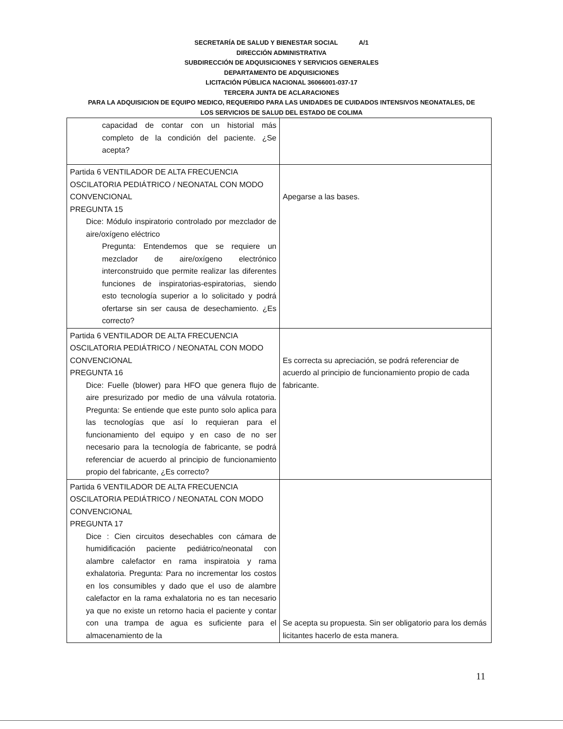SECRETARÍA DE SALUD Y BIENESTAR SOCIAL A/1
DIRECCIÓN ADMINISTRATIVA
SUBDIRECCIÓN DE ADQUISICIONES Y SERVICIOS GENERALES
DEPARTAMENTO DE ADQUISICIONES
LICITACIÓN PÚBLICA NACIONAL 36066001-037-17
TERCERA JUNTA DE ACLARACIONES
PARA LA ADQUISICION DE EQUIPO MEDICO, REQUERIDO PARA LAS UNIDADES DE CUIDADOS INTENSIVOS NEONATALES, DE
LOS SERVICIOS DE SALUD DEL ESTADO DE COLIMA
| capacidad de contar con un historial más completo de la condición del paciente. ¿Se acepta? | |
| Partida 6 VENTILADOR DE ALTA FRECUENCIA OSCILATORIA PEDIÁTRICO / NEONATAL CON MODO CONVENCIONAL PREGUNTA 15 Dice: Módulo inspiratorio controlado por mezclador de aire/oxígeno eléctrico Pregunta: Entendemos que se requiere un mezclador de aire/oxígeno electrónico interconstruido que permite realizar las diferentes funciones de inspiratorias-espiratorias, siendo esto tecnología superior a lo solicitado y podrá ofertarse sin ser causa de desechamiento. ¿Es correcto? | Apegarse a las bases. |
| Partida 6 VENTILADOR DE ALTA FRECUENCIA OSCILATORIA PEDIÁTRICO / NEONATAL CON MODO CONVENCIONAL PREGUNTA 16 Dice: Fuelle (blower) para HFO que genera flujo de aire presurizado por medio de una válvula rotatoria. Pregunta: Se entiende que este punto solo aplica para las tecnologías que así lo requieran para el funcionamiento del equipo y en caso de no ser necesario para la tecnología de fabricante, se podrá referenciar de acuerdo al principio de funcionamiento propio del fabricante, ¿Es correcto? | Es correcta su apreciación, se podrá referenciar de acuerdo al principio de funcionamiento propio de cada fabricante. |
| Partida 6 VENTILADOR DE ALTA FRECUENCIA OSCILATORIA PEDIÁTRICO / NEONATAL CON MODO CONVENCIONAL PREGUNTA 17 Dice : Cien circuitos desechables con cámara de humidificación paciente pediátrico/neonatal con alambre calefactor en rama inspiratoia y rama exhalatoria. Pregunta: Para no incrementar los costos en los consumibles y dado que el uso de alambre calefactor en la rama exhalatoria no es tan necesario ya que no existe un retorno hacia el paciente y contar con una trampa de agua es suficiente para el almacenamiento de la | Se acepta su propuesta. Sin ser obligatorio para los demás licitantes hacerlo de esta manera. |
11